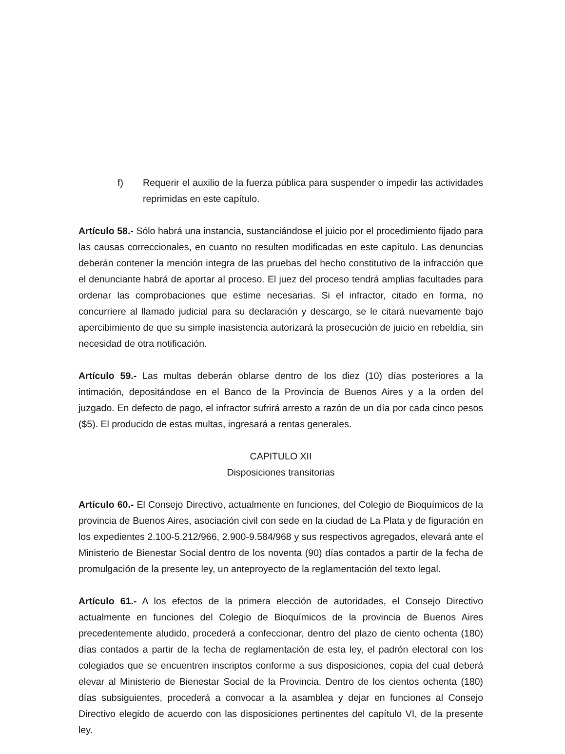f) Requerir el auxilio de la fuerza pública para suspender o impedir las actividades reprimidas en este capítulo.
Artículo 58.- Sólo habrá una instancia, sustanciándose el juicio por el procedimiento fijado para las causas correccionales, en cuanto no resulten modificadas en este capítulo. Las denuncias deberán contener la mención integra de las pruebas del hecho constitutivo de la infracción que el denunciante habrá de aportar al proceso. El juez del proceso tendrá amplias facultades para ordenar las comprobaciones que estime necesarias. Si el infractor, citado en forma, no concurriere al llamado judicial para su declaración y descargo, se le citará nuevamente bajo apercibimiento de que su simple inasistencia autorizará la prosecución de juicio en rebeldía, sin necesidad de otra notificación.
Artículo 59.- Las multas deberán oblarse dentro de los diez (10) días posteriores a la intimación, depositándose en el Banco de la Provincia de Buenos Aires y a la orden del juzgado. En defecto de pago, el infractor sufrirá arresto a razón de un día por cada cinco pesos ($5). El producido de estas multas, ingresará a rentas generales.
CAPITULO XII
Disposiciones transitorias
Artículo 60.- El Consejo Directivo, actualmente en funciones, del Colegio de Bioquímicos de la provincia de Buenos Aires, asociación civil con sede en la ciudad de La Plata y de figuración en los expedientes 2.100-5.212/966, 2.900-9.584/968 y sus respectivos agregados, elevará ante el Ministerio de Bienestar Social dentro de los noventa (90) días contados a partir de la fecha de promulgación de la presente ley, un anteproyecto de la reglamentación del texto legal.
Artículo 61.- A los efectos de la primera elección de autoridades, el Consejo Directivo actualmente en funciones del Colegio de Bioquímicos de la provincia de Buenos Aires precedentemente aludido, procederá a confeccionar, dentro del plazo de ciento ochenta (180) días contados a partir de la fecha de reglamentación de esta ley, el padrón electoral con los colegiados que se encuentren inscriptos conforme a sus disposiciones, copia del cual deberá elevar al Ministerio de Bienestar Social de la Provincia. Dentro de los cientos ochenta (180) días subsiguientes, procederá a convocar a la asamblea y dejar en funciones al Consejo Directivo elegido de acuerdo con las disposiciones pertinentes del capítulo VI, de la presente ley.